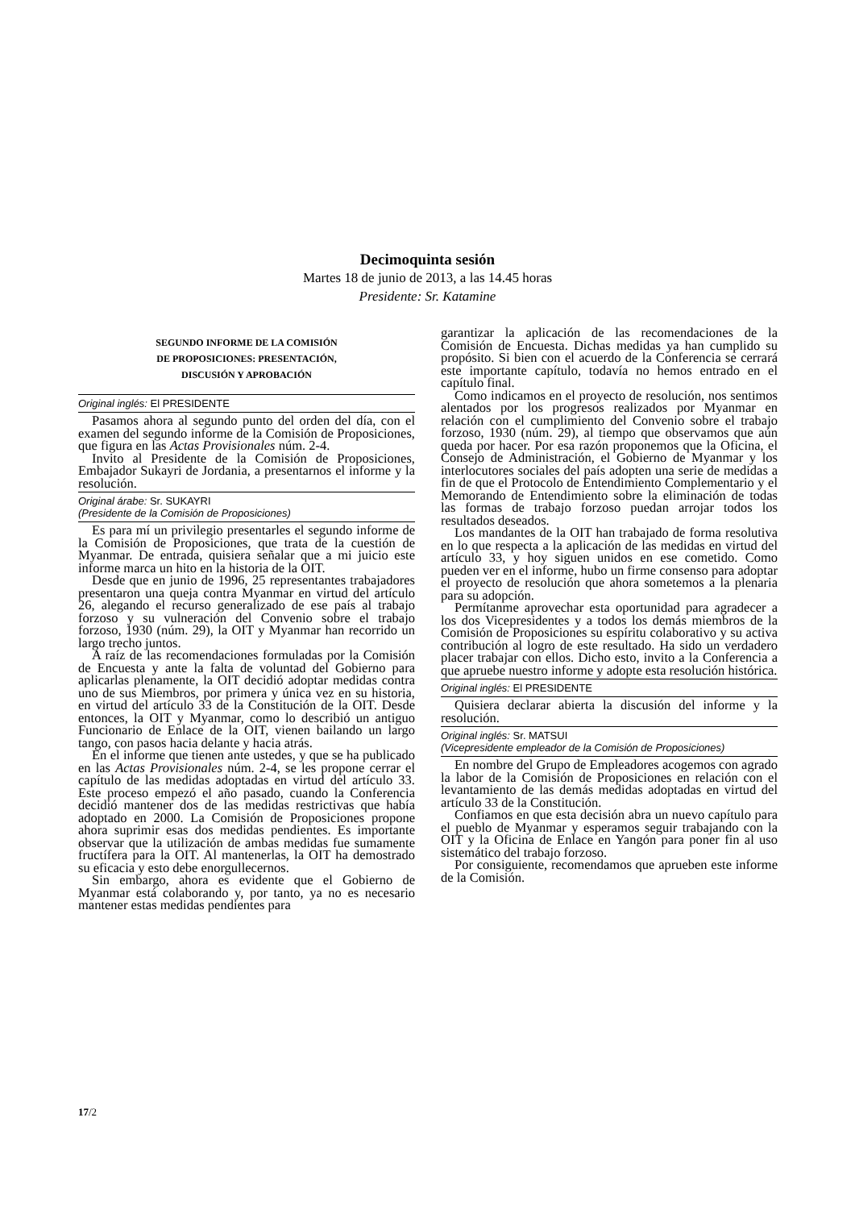Decimoquinta sesión
Martes 18 de junio de 2013, a las 14.45 horas
Presidente: Sr. Katamine
SEGUNDO INFORME DE LA COMISIÓN
DE PROPOSICIONES: PRESENTACIÓN,
DISCUSIÓN Y APROBACIÓN
Original inglés: El PRESIDENTE
Pasamos ahora al segundo punto del orden del día, con el examen del segundo informe de la Comisión de Proposiciones, que figura en las Actas Provisionales núm. 2-4.
Invito al Presidente de la Comisión de Proposiciones, Embajador Sukayri de Jordania, a presentarnos el informe y la resolución.
Original árabe: Sr. SUKAYRI
(Presidente de la Comisión de Proposiciones)
Es para mí un privilegio presentarles el segundo informe de la Comisión de Proposiciones, que trata de la cuestión de Myanmar. De entrada, quisiera señalar que a mi juicio este informe marca un hito en la historia de la OIT.
Desde que en junio de 1996, 25 representantes trabajadores presentaron una queja contra Myanmar en virtud del artículo 26, alegando el recurso generalizado de ese país al trabajo forzoso y su vulneración del Convenio sobre el trabajo forzoso, 1930 (núm. 29), la OIT y Myanmar han recorrido un largo trecho juntos.
A raíz de las recomendaciones formuladas por la Comisión de Encuesta y ante la falta de voluntad del Gobierno para aplicarlas plenamente, la OIT decidió adoptar medidas contra uno de sus Miembros, por primera y única vez en su historia, en virtud del artículo 33 de la Constitución de la OIT. Desde entonces, la OIT y Myanmar, como lo describió un antiguo Funcionario de Enlace de la OIT, vienen bailando un largo tango, con pasos hacia delante y hacia atrás.
En el informe que tienen ante ustedes, y que se ha publicado en las Actas Provisionales núm. 2-4, se les propone cerrar el capítulo de las medidas adoptadas en virtud del artículo 33. Este proceso empezó el año pasado, cuando la Conferencia decidió mantener dos de las medidas restrictivas que había adoptado en 2000. La Comisión de Proposiciones propone ahora suprimir esas dos medidas pendientes. Es importante observar que la utilización de ambas medidas fue sumamente fructífera para la OIT. Al mantenerlas, la OIT ha demostrado su eficacia y esto debe enorgullecernos.
Sin embargo, ahora es evidente que el Gobierno de Myanmar está colaborando y, por tanto, ya no es necesario mantener estas medidas pendientes para
garantizar la aplicación de las recomendaciones de la Comisión de Encuesta. Dichas medidas ya han cumplido su propósito. Si bien con el acuerdo de la Conferencia se cerrará este importante capítulo, todavía no hemos entrado en el capítulo final.
Como indicamos en el proyecto de resolución, nos sentimos alentados por los progresos realizados por Myanmar en relación con el cumplimiento del Convenio sobre el trabajo forzoso, 1930 (núm. 29), al tiempo que observamos que aún queda por hacer. Por esa razón proponemos que la Oficina, el Consejo de Administración, el Gobierno de Myanmar y los interlocutores sociales del país adopten una serie de medidas a fin de que el Protocolo de Entendimiento Complementario y el Memorando de Entendimiento sobre la eliminación de todas las formas de trabajo forzoso puedan arrojar todos los resultados deseados.
Los mandantes de la OIT han trabajado de forma resolutiva en lo que respecta a la aplicación de las medidas en virtud del artículo 33, y hoy siguen unidos en ese cometido. Como pueden ver en el informe, hubo un firme consenso para adoptar el proyecto de resolución que ahora sometemos a la plenaria para su adopción.
Permítanme aprovechar esta oportunidad para agradecer a los dos Vicepresidentes y a todos los demás miembros de la Comisión de Proposiciones su espíritu colaborativo y su activa contribución al logro de este resultado. Ha sido un verdadero placer trabajar con ellos. Dicho esto, invito a la Conferencia a que apruebe nuestro informe y adopte esta resolución histórica.
Original inglés: El PRESIDENTE
Quisiera declarar abierta la discusión del informe y la resolución.
Original inglés: Sr. MATSUI
(Vicepresidente empleador de la Comisión de Proposiciones)
En nombre del Grupo de Empleadores acogemos con agrado la labor de la Comisión de Proposiciones en relación con el levantamiento de las demás medidas adoptadas en virtud del artículo 33 de la Constitución.
Confiamos en que esta decisión abra un nuevo capítulo para el pueblo de Myanmar y esperamos seguir trabajando con la OIT y la Oficina de Enlace en Yangón para poner fin al uso sistemático del trabajo forzoso.
Por consiguiente, recomendamos que aprueben este informe de la Comisión.
17/2